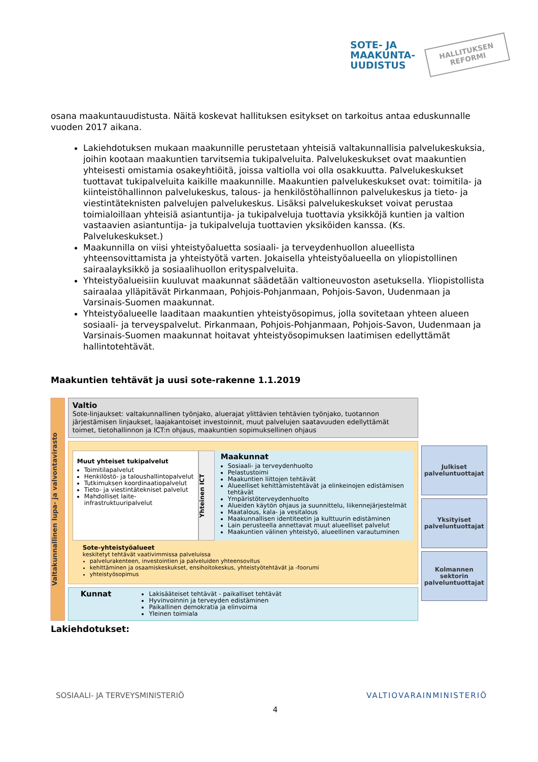SOTE- JA
MAAKUNTA-
UUDISTUS
HALLITUKSEN
REFORMI
osana maakuntauudistusta. Näitä koskevat hallituksen esitykset on tarkoitus antaa eduskunnalle vuoden 2017 aikana.
Lakiehdotuksen mukaan maakunnille perustetaan yhteisiä valtakunnallisia palvelukeskuksia, joihin kootaan maakuntien tarvitsemia tukipalveluita. Palvelukeskukset ovat maakuntien yhteisesti omistamia osakeyhtiöitä, joissa valtiolla voi olla osakkuutta. Palvelukeskukset tuottavat tukipalveluita kaikille maakunnille. Maakuntien palvelukeskukset ovat: toimitila- ja kiinteistöhallinnon palvelukeskus, talous- ja henkilöstöhallinnon palvelukeskus ja tieto- ja viestintäteknisten palvelujen palvelukeskus. Lisäksi palvelukeskukset voivat perustaa toimialoillaan yhteisiä asiantuntija- ja tukipalveluja tuottavia yksikköjä kuntien ja valtion vastaavien asiantuntija- ja tukipalveluja tuottavien yksiköiden kanssa. (Ks. Palvelukeskukset.)
Maakunnilla on viisi yhteistyöaluetta sosiaali- ja terveydenhuollon alueellista yhteensovittamista ja yhteistyötä varten. Jokaisella yhteistyöalueella on yliopistollinen sairaalayksikkö ja sosiaalihuollon erityspalveluita.
Yhteistyöalueisiin kuuluvat maakunnat säädetään valtioneuvoston asetuksella. Yliopistollista sairaalaa ylläpitävät Pirkanmaan, Pohjois-Pohjanmaan, Pohjois-Savon, Uudenmaan ja Varsinais-Suomen maakunnat.
Yhteistyöalueelle laaditaan maakuntien yhteistyösopimus, jolla sovitetaan yhteen alueen sosiaali- ja terveyspalvelut. Pirkanmaan, Pohjois-Pohjanmaan, Pohjois-Savon, Uudenmaan ja Varsinais-Suomen maakunnat hoitavat yhteistyösopimuksen laatimisen edellyttämät hallintotehtävät.
Maakuntien tehtävät ja uusi sote-rakenne 1.1.2019
Valtakunnallinen lupa- ja valvontavirasto
Valtio
Sote-linjaukset: valtakunnallinen työnjako, aluerajat ylittävien tehtävien työnjako, tuotannon järjestämisen linjaukset, laajakantoiset investoinnit, muut palvelujen saatavuuden edellyttämät toimet, tietohallinnon ja ICT:n ohjaus, maakuntien sopimuksellinen ohjaus
Muut yhteiset tukipalvelut
Toimitilapalvelut
Henkilöstö- ja taloushallintopalvelut
Tutkimuksen koordinaatiopalvelut
Tieto- ja viestintätekniset palvelut
Mahdolliset laite- infrastruktuuripalvelut
Yhteinen ICT
Maakunnat
Sosiaali- ja terveydenhuolto
Pelastustoimi
Maakuntien liittojen tehtävät
Alueelliset kehittämistehtävät ja elinkeinojen edistämisen tehtävät
Ympäristöterveydenhuolto
Alueiden käytön ohjaus ja suunnittelu, liikennejärjestelmät
Maatalous, kala- ja vesitalous
Maakunnallisen identiteetin ja kulttuurin edistäminen
Lain perusteella annettavat muut alueelliset palvelut
Maakuntien välinen yhteistyö, alueellinen varautuminen
Sote-yhteistyöalueet
keskitetyt tehtävät vaativimmissa palveluissa
palvelurakenteen, investointien ja palveluiden yhteensovitus
kehittäminen ja osaamiskeskukset, ensihoitokeskus, yhteistyötehtävät ja -foorumi
yhteistyösopimus
Kunnat
Lakisääteiset tehtävät - paikalliset tehtävät
Hyvinvoinnin ja terveyden edistäminen
Paikallinen demokratia ja elinvoima
Yleinen toimiala
Julkiset palveluntuottajat
Yksityiset palveluntuottajat
Kolmannen sektorin palveluntuottajat
Lakiehdotukset:
SOSIAALI- JA TERVEYSMINISTERIÖ 4 VALTIOVARAINMINISTERIÖ